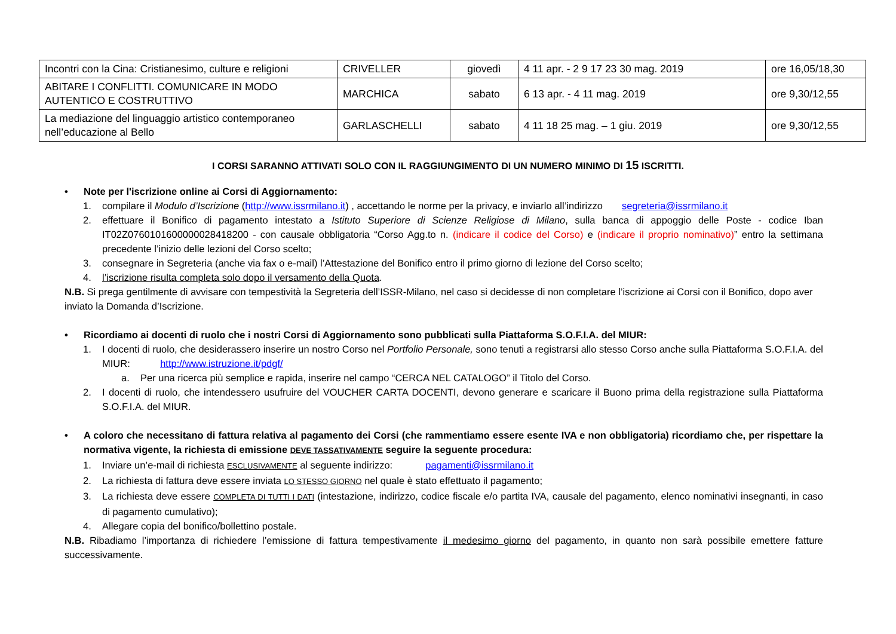| Incontri con la Cina: Cristianesimo, culture e religioni | CRIVELLER | giovedì | 4 11 apr. - 2 9 17 23 30 mag. 2019 | ore 16,05/18,30 |
| ABITARE I CONFLITTI. COMUNICARE IN MODO AUTENTICO E COSTRUTTIVO | MARCHICA | sabato | 6 13 apr. - 4 11 mag. 2019 | ore 9,30/12,55 |
| La mediazione del linguaggio artistico contemporaneo nell’educazione al Bello | GARLASCHELLI | sabato | 4 11 18 25 mag. – 1 giu. 2019 | ore 9,30/12,55 |
I CORSI SARANNO ATTIVATI SOLO CON IL RAGGIUNGIMENTO DI UN NUMERO MINIMO DI 15 ISCRITTI.
• Note per l'iscrizione online ai Corsi di Aggiornamento:
1. compilare il Modulo d’Iscrizione (http://www.issrmilano.it) , accettando le norme per la privacy, e inviarlo all’indirizzo segreteria@issrmilano.it
2. effettuare il Bonifico di pagamento intestato a Istituto Superiore di Scienze Religiose di Milano, sulla banca di appoggio delle Poste - codice Iban IT02Z0760101600000028418200 - con causale obbligatoria “Corso Agg.to n. (indicare il codice del Corso) e (indicare il proprio nominativo)” entro la settimana precedente l’inizio delle lezioni del Corso scelto;
3. consegnare in Segreteria (anche via fax o e-mail) l’Attestazione del Bonifico entro il primo giorno di lezione del Corso scelto;
4. l’iscrizione risulta completa solo dopo il versamento della Quota.
N.B. Si prega gentilmente di avvisare con tempestività la Segreteria dell’ISSR-Milano, nel caso si decidesse di non completare l’iscrizione ai Corsi con il Bonifico, dopo aver inviato la Domanda d’Iscrizione.
• Ricordiamo ai docenti di ruolo che i nostri Corsi di Aggiornamento sono pubblicati sulla Piattaforma S.O.F.I.A. del MIUR:
1. I docenti di ruolo, che desiderassero inserire un nostro Corso nel Portfolio Personale, sono tenuti a registrarsi allo stesso Corso anche sulla Piattaforma S.O.F.I.A. del MIUR: http://www.istruzione.it/pdgf/
a. Per una ricerca più semplice e rapida, inserire nel campo “CERCA NEL CATALOGO” il Titolo del Corso.
2. I docenti di ruolo, che intendessero usufruire del VOUCHER CARTA DOCENTI, devono generare e scaricare il Buono prima della registrazione sulla Piattaforma S.O.F.I.A. del MIUR.
• A coloro che necessitano di fattura relativa al pagamento dei Corsi (che rammentiamo essere esente IVA e non obbligatoria) ricordiamo che, per rispettare la normativa vigente, la richiesta di emissione DEVE TASSATIVAMENTE seguire la seguente procedura:
1. Inviare un’e-mail di richiesta ESCLUSIVAMENTE al seguente indirizzo: pagamenti@issrmilano.it
2. La richiesta di fattura deve essere inviata LO STESSO GIORNO nel quale è stato effettuato il pagamento;
3. La richiesta deve essere COMPLETA DI TUTTI I DATI (intestazione, indirizzo, codice fiscale e/o partita IVA, causale del pagamento, elenco nominativi insegnanti, in caso di pagamento cumulativo);
4. Allegare copia del bonifico/bollettino postale.
N.B. Ribadiamo l’importanza di richiedere l’emissione di fattura tempestivamente il medesimo giorno del pagamento, in quanto non sarà possibile emettere fatture successivamente.